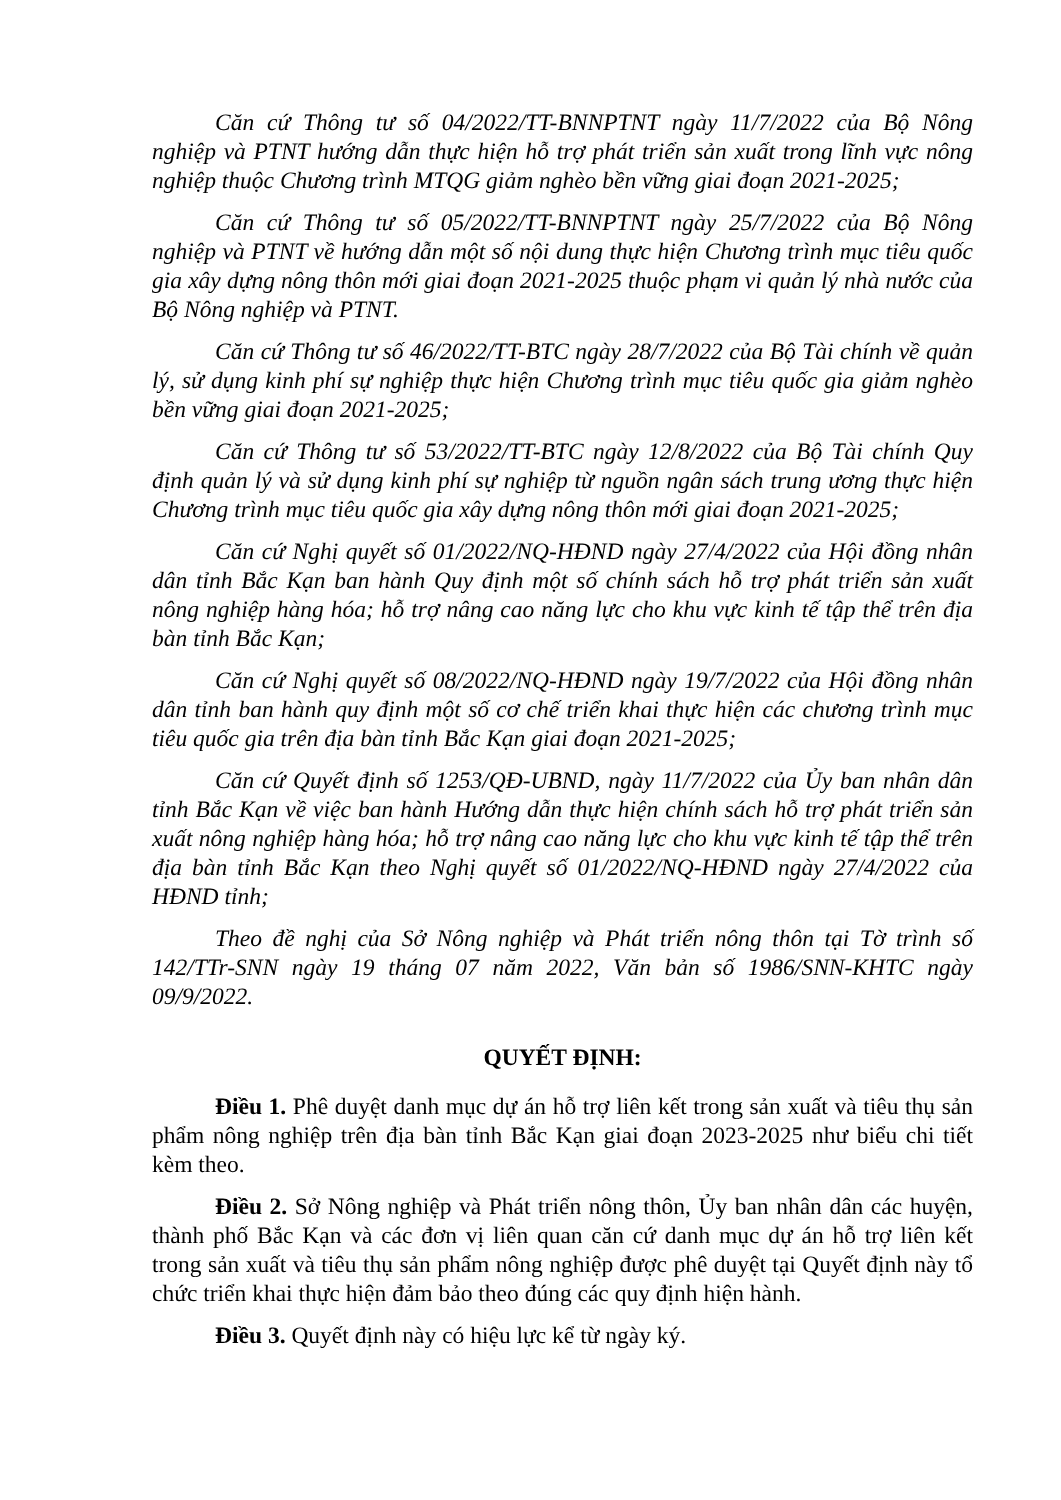Căn cứ Thông tư số 04/2022/TT-BNNPTNT ngày 11/7/2022 của Bộ Nông nghiệp và PTNT hướng dẫn thực hiện hỗ trợ phát triển sản xuất trong lĩnh vực nông nghiệp thuộc Chương trình MTQG giảm nghèo bền vững giai đoạn 2021-2025;
Căn cứ Thông tư số 05/2022/TT-BNNPTNT ngày 25/7/2022 của Bộ Nông nghiệp và PTNT về hướng dẫn một số nội dung thực hiện Chương trình mục tiêu quốc gia xây dựng nông thôn mới giai đoạn 2021-2025 thuộc phạm vi quản lý nhà nước của Bộ Nông nghiệp và PTNT.
Căn cứ Thông tư số 46/2022/TT-BTC ngày 28/7/2022 của Bộ Tài chính về quản lý, sử dụng kinh phí sự nghiệp thực hiện Chương trình mục tiêu quốc gia giảm nghèo bền vững giai đoạn 2021-2025;
Căn cứ Thông tư số 53/2022/TT-BTC ngày 12/8/2022 của Bộ Tài chính Quy định quản lý và sử dụng kinh phí sự nghiệp từ nguồn ngân sách trung ương thực hiện Chương trình mục tiêu quốc gia xây dựng nông thôn mới giai đoạn 2021-2025;
Căn cứ Nghị quyết số 01/2022/NQ-HĐND ngày 27/4/2022 của Hội đồng nhân dân tỉnh Bắc Kạn ban hành Quy định một số chính sách hỗ trợ phát triển sản xuất nông nghiệp hàng hóa; hỗ trợ nâng cao năng lực cho khu vực kinh tế tập thể trên địa bàn tỉnh Bắc Kạn;
Căn cứ Nghị quyết số 08/2022/NQ-HĐND ngày 19/7/2022 của Hội đồng nhân dân tỉnh ban hành quy định một số cơ chế triển khai thực hiện các chương trình mục tiêu quốc gia trên địa bàn tỉnh Bắc Kạn giai đoạn 2021-2025;
Căn cứ Quyết định số 1253/QĐ-UBND, ngày 11/7/2022 của Ủy ban nhân dân tỉnh Bắc Kạn về việc ban hành Hướng dẫn thực hiện chính sách hỗ trợ phát triển sản xuất nông nghiệp hàng hóa; hỗ trợ nâng cao năng lực cho khu vực kinh tế tập thể trên địa bàn tỉnh Bắc Kạn theo Nghị quyết số 01/2022/NQ-HĐND ngày 27/4/2022 của HĐND tỉnh;
Theo đề nghị của Sở Nông nghiệp và Phát triển nông thôn tại Tờ trình số 142/TTr-SNN ngày 19 tháng 07 năm 2022, Văn bản số 1986/SNN-KHTC ngày 09/9/2022.
QUYẾT ĐỊNH:
Điều 1. Phê duyệt danh mục dự án hỗ trợ liên kết trong sản xuất và tiêu thụ sản phẩm nông nghiệp trên địa bàn tỉnh Bắc Kạn giai đoạn 2023-2025 như biểu chi tiết kèm theo.
Điều 2. Sở Nông nghiệp và Phát triển nông thôn, Ủy ban nhân dân các huyện, thành phố Bắc Kạn và các đơn vị liên quan căn cứ danh mục dự án hỗ trợ liên kết trong sản xuất và tiêu thụ sản phẩm nông nghiệp được phê duyệt tại Quyết định này tổ chức triển khai thực hiện đảm bảo theo đúng các quy định hiện hành.
Điều 3. Quyết định này có hiệu lực kể từ ngày ký.